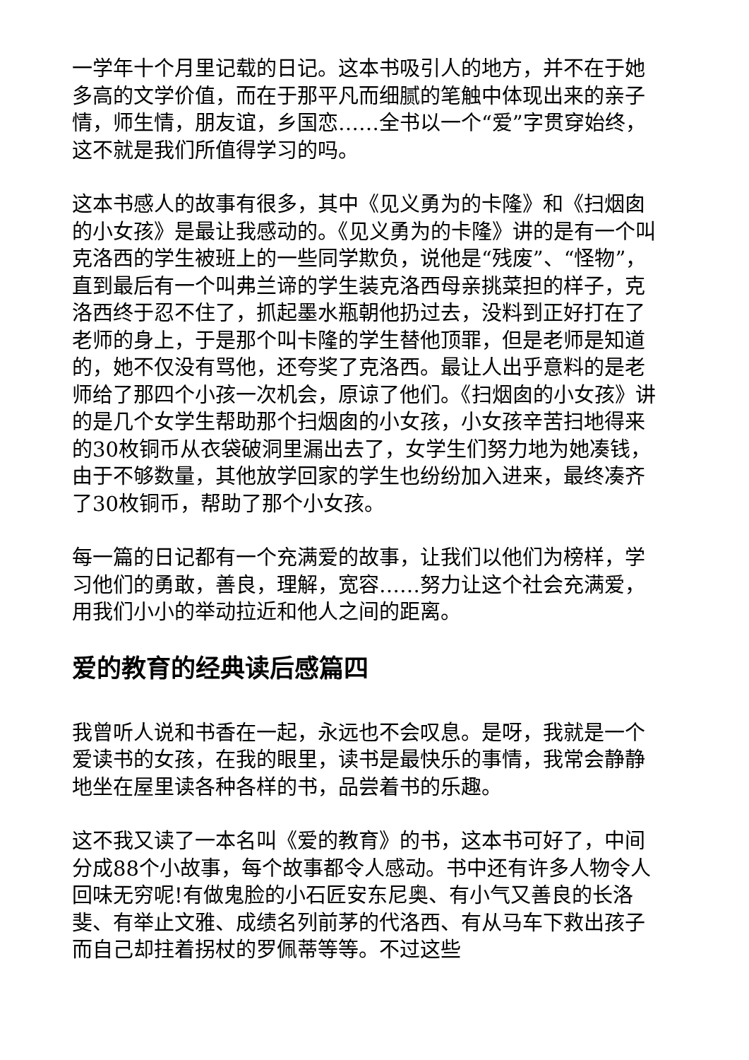一学年十个月里记载的日记。这本书吸引人的地方，并不在于她多高的文学价值，而在于那平凡而细腻的笔触中体现出来的亲子情，师生情，朋友谊，乡国恋……全书以一个“爱”字贯穿始终，这不就是我们所值得学习的吗。
这本书感人的故事有很多，其中《见义勇为的卡隆》和《扫烟囱的小女孩》是最让我感动的。《见义勇为的卡隆》讲的是有一个叫克洛西的学生被班上的一些同学欺负，说他是“残废”、“怪物”，直到最后有一个叫弗兰谛的学生装克洛西母亲挑菜担的样子，克洛西终于忍不住了，抓起墨水瓶朝他扔过去，没料到正好打在了老师的身上，于是那个叫卡隆的学生替他顶罪，但是老师是知道的，她不仅没有骂他，还夸奖了克洛西。最让人出乎意料的是老师给了那四个小孩一次机会，原谅了他们。《扫烟囱的小女孩》讲的是几个女学生帮助那个扫烟囱的小女孩，小女孩辛苦扫地得来的30枚铜币从衣袋破洞里漏出去了，女学生们努力地为她凑钱，由于不够数量，其他放学回家的学生也纷纷加入进来，最终凑齐了30枚铜币，帮助了那个小女孩。
每一篇的日记都有一个充满爱的故事，让我们以他们为榜样，学习他们的勇敢，善良，理解，宽容……努力让这个社会充满爱，用我们小小的举动拉近和他人之间的距离。
爱的教育的经典读后感篇四
我曾听人说和书香在一起，永远也不会叹息。是呀，我就是一个爱读书的女孩，在我的眼里，读书是最快乐的事情，我常会静静地坐在屋里读各种各样的书，品尝着书的乐趣。
这不我又读了一本名叫《爱的教育》的书，这本书可好了，中间分成88个小故事，每个故事都令人感动。书中还有许多人物令人回味无穷呢!有做鬼脸的小石匠安东尼奥、有小气又善良的长洛斐、有举止文雅、成绩名列前茅的代洛西、有从马车下救出孩子而自己却拄着拐杖的罗佩蒂等等。不过这些